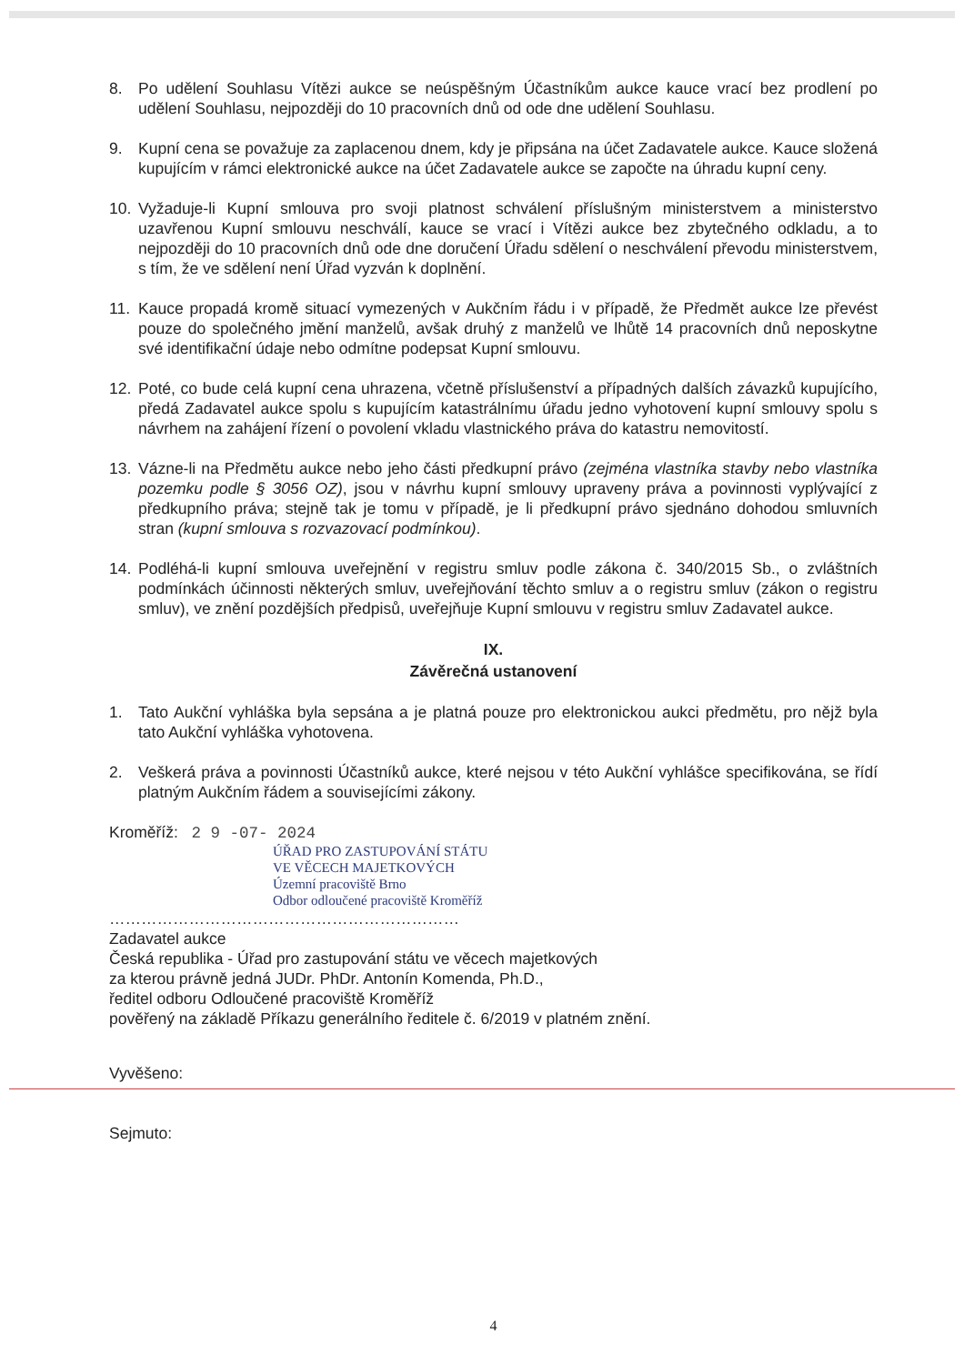8. Po udělení Souhlasu Vítězi aukce se neúspěšným Účastníkům aukce kauce vrací bez prodlení po udělení Souhlasu, nejpozději do 10 pracovních dnů od ode dne udělení Souhlasu.
9. Kupní cena se považuje za zaplacenou dnem, kdy je připsána na účet Zadavatele aukce. Kauce složená kupujícím v rámci elektronické aukce na účet Zadavatele aukce se započte na úhradu kupní ceny.
10. Vyžaduje-li Kupní smlouva pro svoji platnost schválení příslušným ministerstvem a ministerstvo uzavřenou Kupní smlouvu neschválí, kauce se vrací i Vítězi aukce bez zbytečného odkladu, a to nejpozději do 10 pracovních dnů ode dne doručení Úřadu sdělení o neschválení převodu ministerstvem, s tím, že ve sdělení není Úřad vyzván k doplnění.
11. Kauce propadá kromě situací vymezených v Aukčním řádu i v případě, že Předmět aukce lze převést pouze do společného jmění manželů, avšak druhý z manželů ve lhůtě 14 pracovních dnů neposkytne své identifikační údaje nebo odmítne podepsat Kupní smlouvu.
12. Poté, co bude celá kupní cena uhrazena, včetně příslušenství a případných dalších závazků kupujícího, předá Zadavatel aukce spolu s kupujícím katastrálnímu úřadu jedno vyhotovení kupní smlouvy spolu s návrhem na zahájení řízení o povolení vkladu vlastnického práva do katastru nemovitostí.
13. Vázne-li na Předmětu aukce nebo jeho části předkupní právo (zejména vlastníka stavby nebo vlastníka pozemku podle § 3056 OZ), jsou v návrhu kupní smlouvy upraveny práva a povinnosti vyplývající z předkupního práva; stejně tak je tomu v případě, je li předkupní právo sjednáno dohodou smluvních stran (kupní smlouva s rozvazovací podmínkou).
14. Podléhá-li kupní smlouva uveřejnění v registru smluv podle zákona č. 340/2015 Sb., o zvláštních podmínkách účinnosti některých smluv, uveřejňování těchto smluv a o registru smluv (zákon o registru smluv), ve znění pozdějších předpisů, uveřejňuje Kupní smlouvu v registru smluv Zadavatel aukce.
IX.
Závěrečná ustanovení
1. Tato Aukční vyhláška byla sepsána a je platná pouze pro elektronickou aukci předmětu, pro nějž byla tato Aukční vyhláška vyhotovena.
2. Veškerá práva a povinnosti Účastníků aukce, které nejsou v této Aukční vyhlášce specifikována, se řídí platným Aukčním řádem a souvisejícími zákony.
Kroměříž: 2 9 -07- 2024
ÚŘAD PRO ZASTUPOVÁNÍ STÁTU
VE VĚCECH MAJETKOVÝCH
Územní pracoviště Brno
Odbor odloučené pracoviště Kroměříž
…………………………………………………………
Zadavatel aukce
Česká republika - Úřad pro zastupování státu ve věcech majetkových
za kterou právně jedná JUDr. PhDr. Antonín Komenda, Ph.D.,
ředitel odboru Odloučené pracoviště Kroměříž
pověřený na základě Příkazu generálního ředitele č. 6/2019 v platném znění.
Vyvěšeno:
Sejmuto:
4